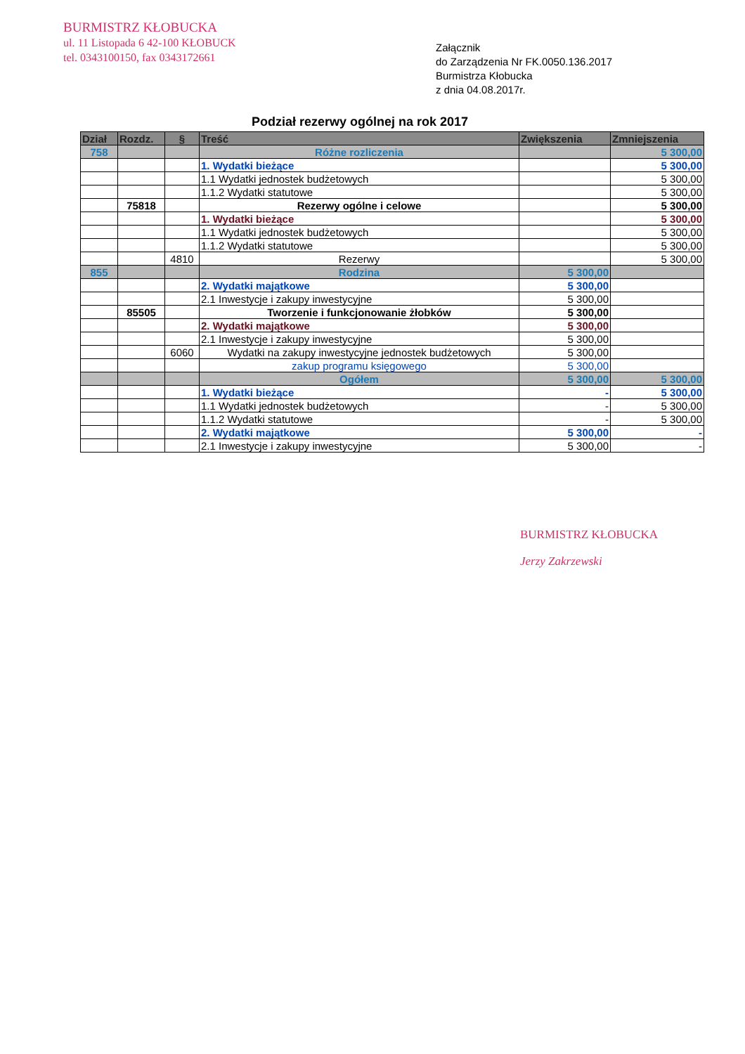BURMISTRZ KŁOBUCKA
ul. 11 Listopada 6 42-100 KŁOBUCK
tel. 0343100150, fax 0343172661
Załącznik
do Zarządzenia Nr FK.0050.136.2017
Burmistrza Kłobucka
z dnia 04.08.2017r.
Podział rezerwy ogólnej na rok 2017
| Dział | Rozdz. | § | Treść | Zwiększenia | Zmniejszenia |
| --- | --- | --- | --- | --- | --- |
| 758 | | | Różne rozliczenia | | 5 300,00 |
| | | | 1. Wydatki bieżące | | 5 300,00 |
| | | | 1.1 Wydatki jednostek budżetowych | | 5 300,00 |
| | | | 1.1.2 Wydatki statutowe | | 5 300,00 |
| | 75818 | | Rezerwy ogólne i celowe | | 5 300,00 |
| | | | 1. Wydatki bieżące | | 5 300,00 |
| | | | 1.1 Wydatki jednostek budżetowych | | 5 300,00 |
| | | | 1.1.2 Wydatki statutowe | | 5 300,00 |
| | | 4810 | Rezerwy | | 5 300,00 |
| 855 | | | Rodzina | 5 300,00 | |
| | | | 2. Wydatki majątkowe | 5 300,00 | |
| | | | 2.1 Inwestycje i zakupy inwestycyjne | 5 300,00 | |
| | 85505 | | Tworzenie i funkcjonowanie żłobków | 5 300,00 | |
| | | | 2. Wydatki majątkowe | 5 300,00 | |
| | | | 2.1 Inwestycje i zakupy inwestycyjne | 5 300,00 | |
| | | 6060 | Wydatki na zakupy inwestycyjne jednostek budżetowych | 5 300,00 | |
| | | | zakup programu księgowego | 5 300,00 | |
| | | | Ogółem | 5 300,00 | 5 300,00 |
| | | | 1. Wydatki bieżące | - | 5 300,00 |
| | | | 1.1 Wydatki jednostek budżetowych | - | 5 300,00 |
| | | | 1.1.2 Wydatki statutowe | - | 5 300,00 |
| | | | 2. Wydatki majątkowe | 5 300,00 | - |
| | | | 2.1 Inwestycje i zakupy inwestycyjne | 5 300,00 | - |
BURMISTRZ KŁOBUCKA
Jerzy Zakrzewski